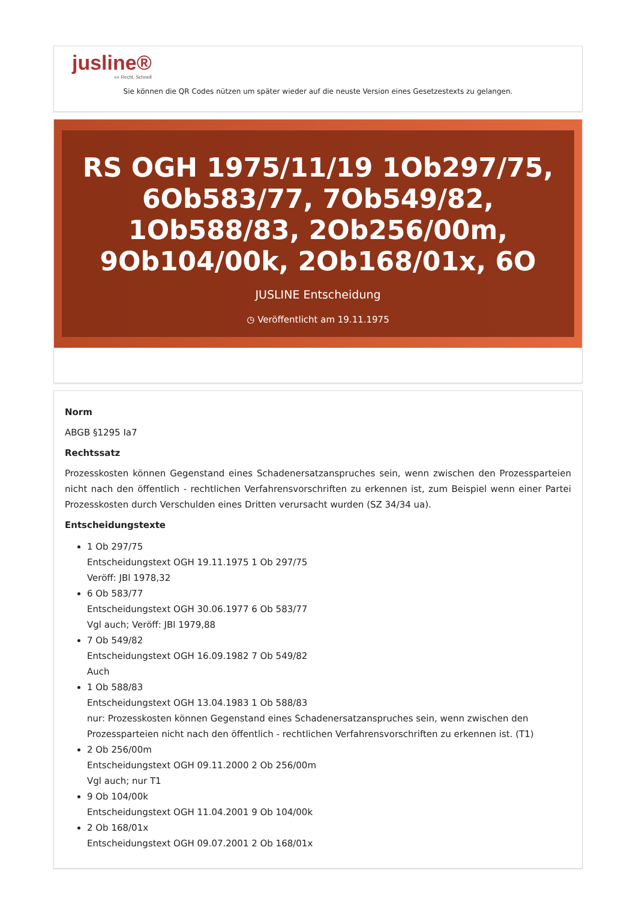jusline®
»» Recht. Schnell
Sie können die QR Codes nützen um später wieder auf die neuste Version eines Gesetzestexts zu gelangen.
RS OGH 1975/11/19 1Ob297/75, 6Ob583/77, 7Ob549/82, 1Ob588/83, 2Ob256/00m, 9Ob104/00k, 2Ob168/01x, 6O
JUSLINE Entscheidung
◷ Veröffentlicht am 19.11.1975
Norm
ABGB §1295 Ia7
Rechtssatz
Prozesskosten können Gegenstand eines Schadenersatzanspruches sein, wenn zwischen den Prozessparteien nicht nach den öffentlich - rechtlichen Verfahrensvorschriften zu erkennen ist, zum Beispiel wenn einer Partei Prozesskosten durch Verschulden eines Dritten verursacht wurden (SZ 34/34 ua).
Entscheidungstexte
1 Ob 297/75
Entscheidungstext OGH 19.11.1975 1 Ob 297/75
Veröff: JBl 1978,32
6 Ob 583/77
Entscheidungstext OGH 30.06.1977 6 Ob 583/77
Vgl auch; Veröff: JBl 1979,88
7 Ob 549/82
Entscheidungstext OGH 16.09.1982 7 Ob 549/82
Auch
1 Ob 588/83
Entscheidungstext OGH 13.04.1983 1 Ob 588/83
nur: Prozesskosten können Gegenstand eines Schadenersatzanspruches sein, wenn zwischen den Prozessparteien nicht nach den öffentlich - rechtlichen Verfahrensvorschriften zu erkennen ist. (T1)
2 Ob 256/00m
Entscheidungstext OGH 09.11.2000 2 Ob 256/00m
Vgl auch; nur T1
9 Ob 104/00k
Entscheidungstext OGH 11.04.2001 9 Ob 104/00k
2 Ob 168/01x
Entscheidungstext OGH 09.07.2001 2 Ob 168/01x